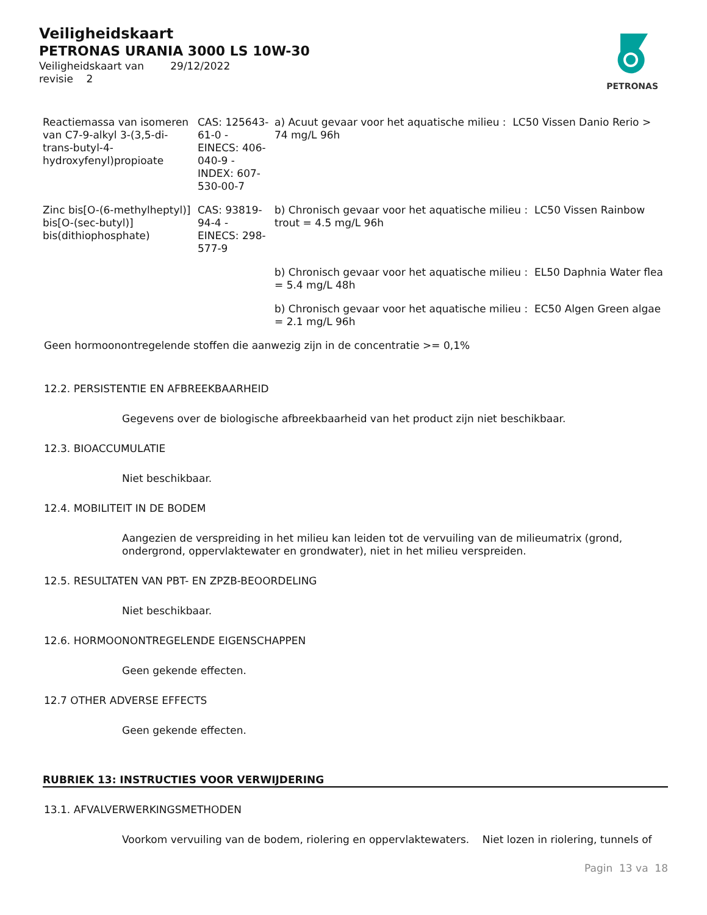PETRONAS
Veiligheidskaart
PETRONAS URANIA 3000 LS 10W-30
Veiligheidskaart van 29/12/2022
revisie 2
| Reactiemassa van isomeren van C7-9-alkyl 3-(3,5-di-trans-butyl-4-hydroxyfenyl)propioate | CAS: 125643-61-0 - EINECS: 406-040-9 - INDEX: 607-530-00-7 | a) Acuut gevaar voor het aquatische milieu : LC50 Vissen Danio Rerio > 74 mg/L 96h |
| Zinc bis[O-(6-methylheptyl)] bis[O-(sec-butyl)] bis(dithiophosphate) | CAS: 93819-94-4 - EINECS: 298-577-9 | b) Chronisch gevaar voor het aquatische milieu : LC50 Vissen Rainbow trout = 4.5 mg/L 96h |
| | | b) Chronisch gevaar voor het aquatische milieu : EL50 Daphnia Water flea = 5.4 mg/L 48h |
| | | b) Chronisch gevaar voor het aquatische milieu : EC50 Algen Green algae = 2.1 mg/L 96h |
Geen hormoonontregelende stoffen die aanwezig zijn in de concentratie >= 0,1%
12.2. PERSISTENTIE EN AFBREEKBAARHEID
Gegevens over de biologische afbreekbaarheid van het product zijn niet beschikbaar.
12.3. BIOACCUMULATIE
Niet beschikbaar.
12.4. MOBILITEIT IN DE BODEM
Aangezien de verspreiding in het milieu kan leiden tot de vervuiling van de milieumatrix (grond, ondergrond, oppervlaktewater en grondwater), niet in het milieu verspreiden.
12.5. RESULTATEN VAN PBT- EN ZPZB-BEOORDELING
Niet beschikbaar.
12.6. HORMOONONTREGELENDE EIGENSCHAPPEN
Geen gekende effecten.
12.7 OTHER ADVERSE EFFECTS
Geen gekende effecten.
RUBRIEK 13: INSTRUCTIES VOOR VERWIJDERING
13.1. AFVALVERWERKINGSMETHODEN
Voorkom vervuiling van de bodem, riolering en oppervlaktewaters. Niet lozen in riolering, tunnels of
Pagin 13 va 18